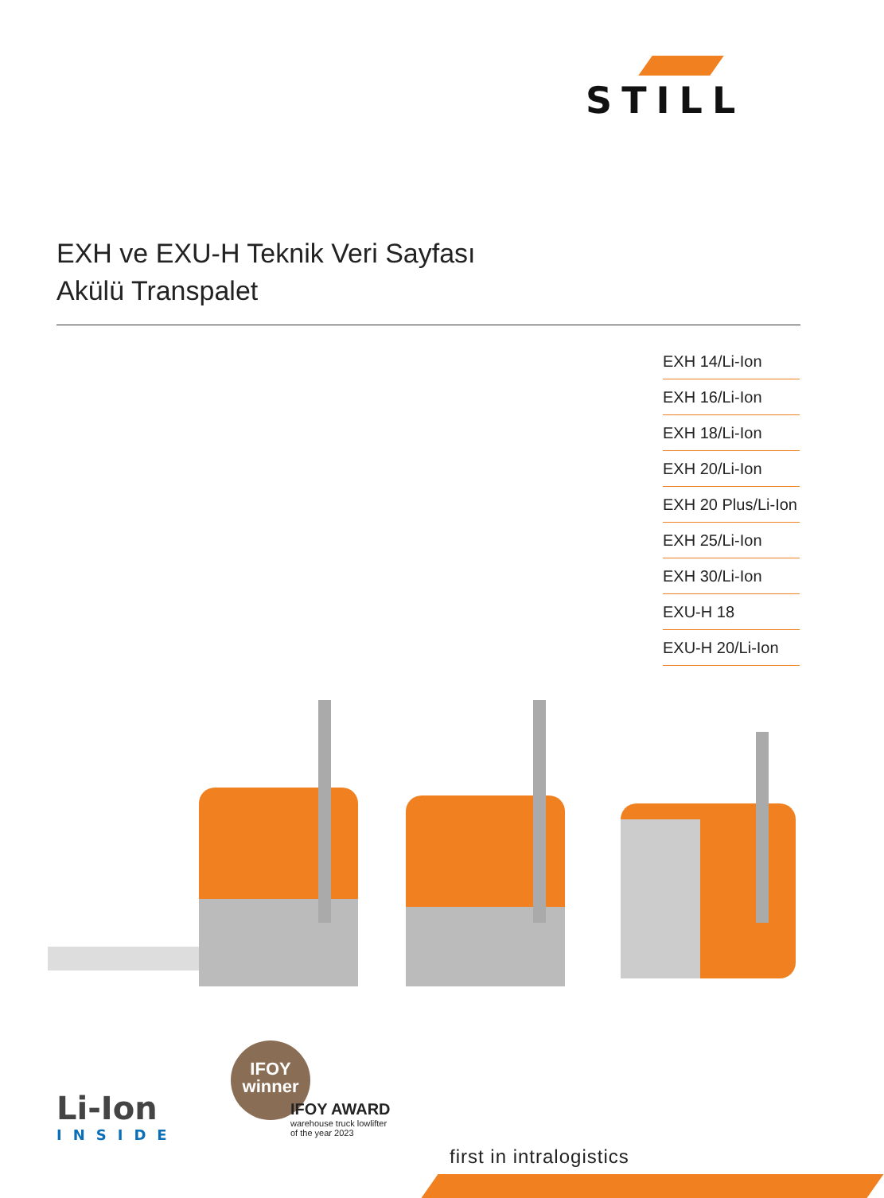STILL
EXH ve EXU-H Teknik Veri Sayfası
Akülü Transpalet
EXH 14/Li-Ion
EXH 16/Li-Ion
EXH 18/Li-Ion
EXH 20/Li-Ion
EXH 20 Plus/Li-Ion
EXH 25/Li-Ion
EXH 30/Li-Ion
EXU-H 18
EXU-H 20/Li-Ion
Li-Ion
INSIDE
IFOY
winner
IFOY AWARD
warehouse truck lowlifter
of the year 2023
first in intralogistics